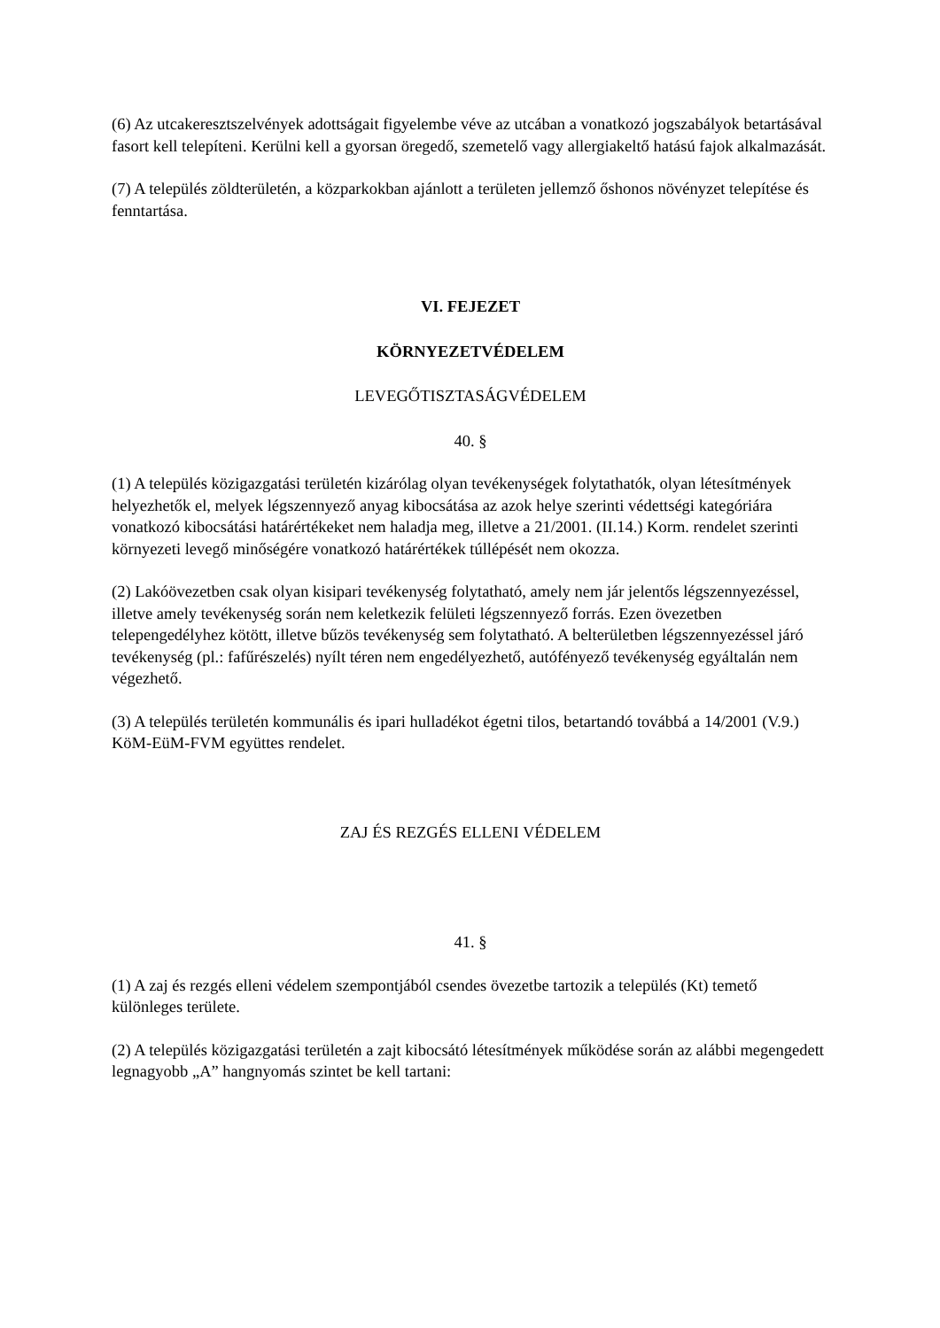(6) Az utcakeresztszelvények adottságait figyelembe véve az utcában a vonatkozó jogszabályok betartásával fasort kell telepíteni. Kerülni kell a gyorsan öregedő, szemetelő vagy allergiakeltő hatású fajok alkalmazását.
(7) A település zöldterületén, a közparkokban ajánlott a területen jellemző őshonos növényzet telepítése és fenntartása.
VI. FEJEZET
KÖRNYEZETVÉDELEM
LEVEGŐTISZTASÁGVÉDELEM
40. §
(1) A település közigazgatási területén kizárólag olyan tevékenységek folytathatók, olyan létesítmények helyezhetők el, melyek légszennyező anyag kibocsátása az azok helye szerinti védettségi kategóriára vonatkozó kibocsátási határértékeket nem haladja meg, illetve a 21/2001. (II.14.) Korm. rendelet szerinti környezeti levegő minőségére vonatkozó határértékek túllépését nem okozza.
(2) Lakóövezetben csak olyan kisipari tevékenység folytatható, amely nem jár jelentős légszennyezéssel, illetve amely tevékenység során nem keletkezik felületi légszennyező forrás. Ezen övezetben telepengedélyhez kötött, illetve bűzös tevékenység sem folytatható. A belterületben légszennyezéssel járó tevékenység (pl.: fafűrészelés) nyílt téren nem engedélyezhető, autófényező tevékenység egyáltalán nem végezhető.
(3) A település területén kommunális és ipari hulladékot égetni tilos, betartandó továbbá a 14/2001 (V.9.) KöM-EüM-FVM együttes rendelet.
ZAJ ÉS REZGÉS ELLENI VÉDELEM
41. §
(1) A zaj és rezgés elleni védelem szempontjából csendes övezetbe tartozik a település (Kt) temető különleges területe.
(2) A település közigazgatási területén a zajt kibocsátó létesítmények működése során az alábbi megengedett legnagyobb „A” hangnyomás szintet be kell tartani: